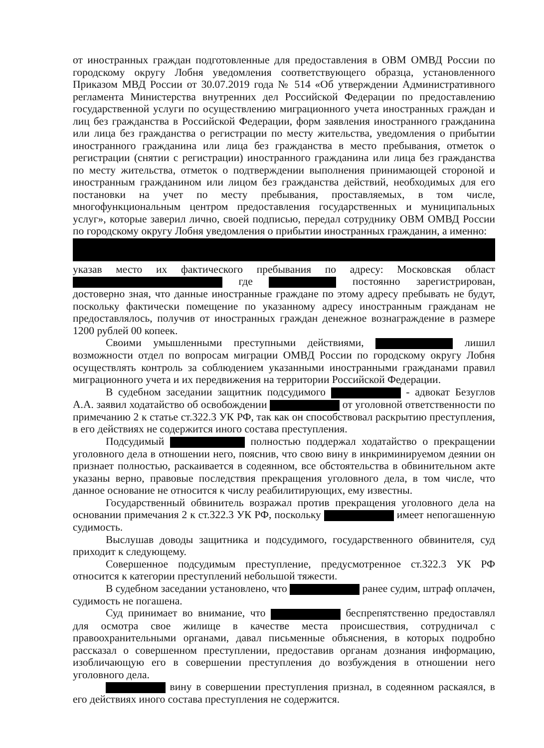от иностранных граждан подготовленные для предоставления в ОВМ ОМВД России по городскому округу Лобня уведомления соответствующего образца, установленного Приказом МВД России от 30.07.2019 года № 514 «Об утверждении Административного регламента Министерства внутренних дел Российской Федерации по предоставлению государственной услуги по осуществлению миграционного учета иностранных граждан и лиц без гражданства в Российской Федерации, форм заявления иностранного гражданина или лица без гражданства о регистрации по месту жительства, уведомления о прибытии иностранного гражданина или лица без гражданства в место пребывания, отметок о регистрации (снятии с регистрации) иностранного гражданина или лица без гражданства по месту жительства, отметок о подтверждении выполнения принимающей стороной и иностранным гражданином или лицом без гражданства действий, необходимых для его постановки на учет по месту пребывания, проставляемых, в том числе, многофункциональным центром предоставления государственных и муниципальных услуг», которые заверил лично, своей подписью, передал сотруднику ОВМ ОМВД России по городскому округу Лобня уведомления о прибытии иностранных гражданин, а именно:
указав место их фактического пребывания по адресу: Московская област где постоянно зарегистрирован, достоверно зная, что данные иностранные граждане по этому адресу пребывать не будут, поскольку фактически помещение по указанному адресу иностранным гражданам не предоставлялось, получив от иностранных граждан денежное вознаграждение в размере 1200 рублей 00 копеек.
Своими умышленными преступными действиями, лишил возможности отдел по вопросам миграции ОМВД России по городскому округу Лобня осуществлять контроль за соблюдением указанными иностранными гражданами правил миграционного учета и их передвижения на территории Российской Федерации.
В судебном заседании защитник подсудимого - адвокат Безуглов А.А. заявил ходатайство об освобождении от уголовной ответственности по примечанию 2 к статье ст.322.3 УК РФ, так как он способствовал раскрытию преступления, в его действиях не содержится иного состава преступления.
Подсудимый полностью поддержал ходатайство о прекращении уголовного дела в отношении него, пояснив, что свою вину в инкриминируемом деянии он признает полностью, раскаивается в содеянном, все обстоятельства в обвинительном акте указаны верно, правовые последствия прекращения уголовного дела, в том числе, что данное основание не относится к числу реабилитирующих, ему известны.
Государственный обвинитель возражал против прекращения уголовного дела на основании примечания 2 к ст.322.3 УК РФ, поскольку имеет непогашенную судимость.
Выслушав доводы защитника и подсудимого, государственного обвинителя, суд приходит к следующему.
Совершенное подсудимым преступление, предусмотренное ст.322.3 УК РФ относится к категории преступлений небольшой тяжести.
В судебном заседании установлено, что ранее судим, штраф оплачен, судимость не погашена.
Суд принимает во внимание, что беспрепятственно предоставлял для осмотра свое жилище в качестве места происшествия, сотрудничал с правоохранительными органами, давал письменные объяснения, в которых подробно рассказал о совершенном преступлении, предоставив органам дознания информацию, изобличающую его в совершении преступления до возбуждения в отношении него уголовного дела.
вину в совершении преступления признал, в содеянном раскаялся, в его действиях иного состава преступления не содержится.